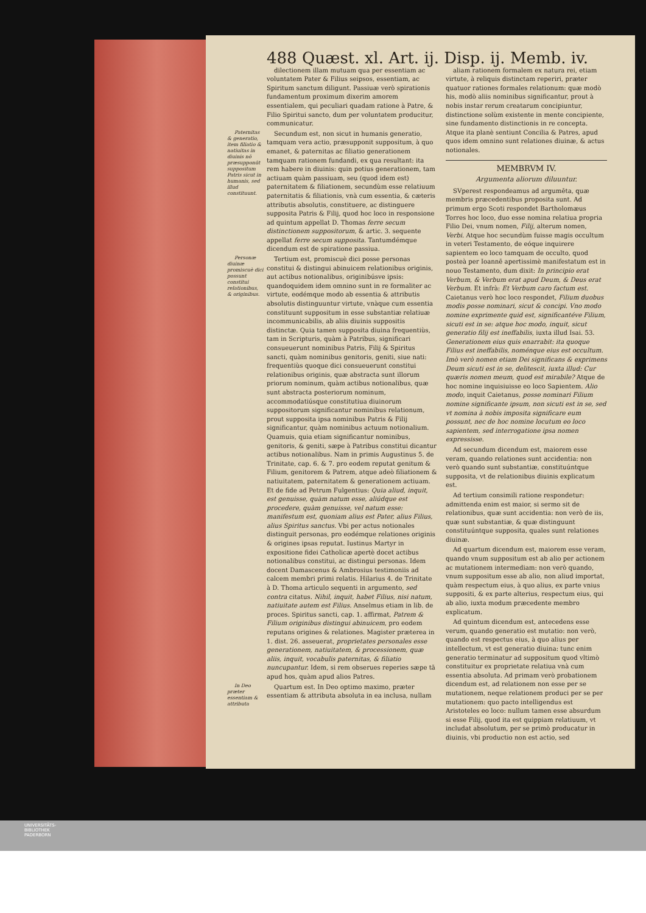488 Quæst. xl. Art. ij. Disp. ij. Memb. iv.
dilectionem illam mutuam qua per essentiam ac voluntatem Pater & Filius seipsos, essentiam, ac Spiritum sanctum diligunt. Passiuæ verò spirationis fundamentum proximum dixerim amorem essentialem, qui peculiari quadam ratione à Patre, & Filio Spiritui sancto, dum per voluntatem producitur, communicatur.
Paternitas & generatio, item filiatio & natiuitas in diuinis nō præsupponūt suppositum Patris sicut in humanis, sed illud constituunt. Secundum est, non sicut in humanis generatio, tamquam vera actio, præsupponit suppositum, à quo emanet, & paternitas ac filiatio generationem tamquam rationem fundandi, ex qua resultant: ita rem habere in diuinis: quin potius generationem, tam actiuam quàm passiuam, seu (quod idem est) paternitatem & filiationem, secundùm esse relatiuum paternitatis & filiationis, vnà cum essentia, & cæteris attributis absolutis, constituere, ac distinguere supposita Patris & Filij, quod hoc loco in responsione ad quintum appellat D. Thomas ferre secum distinctionem suppositorum, & artic. 3. sequente appellat ferre secum supposita. Tantumdémque dicendum est de spiratione passiua.
Personæ diuinæ promiscuè dici possunt constitui relationibus, & originibus. Tertium est, promiscuè dici posse personas constitui & distingui abinuicem relationibus originis, aut actibus notionalibus, originibúsve ipsis: quandoquidem idem omnino sunt in re formaliter ac virtute, eodémque modo ab essentia & attributis absolutis distinguuntur virtute, vnàque cum essentia constituunt suppositum in esse substantiæ relatiuæ incommunicabilis, ab aliis diuinis suppositis distinctæ. Quia tamen supposita diuina frequentiùs, tam in Scripturis, quàm à Patribus, significari consueuerunt nominibus Patris, Filij & Spiritus sancti, quàm nominibus genitoris, geniti, siue nati: frequentiùs quoque dici consueuerunt constitui relationibus originis, quæ abstracta sunt illorum priorum nominum, quàm actibus notionalibus, quæ sunt abstracta posteriorum nominum, accommodatiúsque constitutiua diuinorum suppositorum significantur nominibus relationum, prout supposita ipsa nominibus Patris & Filij significantur, quàm nominibus actuum notionalium. Quamuis, quia etiam significantur nominibus, genitoris, & geniti, sæpe à Patribus constitui dicantur actibus notionalibus. Nam in primis Augustinus 5. de Trinitate, cap. 6. & 7. pro eodem reputat genitum & Filium, genitorem & Patrem, atque adeò filiationem & natiuitatem, paternitatem & generationem actiuam. Et de fide ad Petrum Fulgentius: Quia aliud, inquit, est genuisse, quàm natum esse, aliúdque est procedere, quàm genuisse, vel natum esse: manifestum est, quoniam alius est Pater, alius Filius, alius Spiritus sanctus. Vbi per actus notionales distinguit personas, pro eodémque relationes originis & origines ipsas reputat. Iustinus Martyr in expositione fidei Catholicæ apertè docet actibus notionalibus constitui, ac distingui personas. Idem docent Damascenus & Ambrosius testimoniis ad calcem membri primi relatis. Hilarius 4. de Trinitate à D. Thoma articulo sequenti in argumento, sed contra citatus. Nihil, inquit, habet Filius, nisi natum, natiuitate autem est Filius. Anselmus etiam in lib. de proces. Spiritus sancti, cap. 1. affirmat, Patrem & Filium originibus distingui abinuicem, pro eodem reputans origines & relationes. Magister præterea in 1. dist. 26. asseuerat, proprietates personales esse generationem, natiuitatem, & processionem, quæ aliis, inquit, vocabulis paternitas, & filiatio nuncupantur. Idem, si rem obserues reperies sæpe tā apud hos, quàm apud alios Patres.
In Deo præter essentiam & attributa Quartum est. In Deo optimo maximo, præter essentiam & attributa absoluta in ea inclusa, nullam
aliam rationem formalem ex natura rei, etiam virtute, à reliquis distinctam reperiri, præter quatuor rationes formales relationum: quæ modò his, modò aliis nominibus significantur, prout à nobis instar rerum creatarum concipiuntur, distinctione solùm existente in mente concipiente, sine fundamento distinctionis in re concepta. Atque ita planè sentiunt Concilia & Patres, apud quos idem omnino sunt relationes diuinæ, & actus notionales.
MEMBRVM IV.
Argumenta aliorum diluuntur.
SVperest respondeamus ad argumēta, quæ membris præcedentibus proposita sunt. Ad primum ergo Scoti respondet Bartholomæus Torres hoc loco, duo esse nomina relatiua propria Filio Dei, vnum nomen, Filij, alterum nomen, Verbi. Atque hoc secundùm fuisse magis occultum in veteri Testamento, de eóque inquirere sapientem eo loco tamquam de occulto, quod posteà per Ioannē apertissimè manifestatum est in nouo Testamento, dum dixit: In principio erat Verbum, & Verbum erat apud Deum, & Deus erat Verbum. Et infrà: Et Verbum caro factum est. Caietanus verò hoc loco respondet, Filium duobus modis posse nominari, sicut & concipi. Vno modo nomine exprimente quid est, significantéve Filium, sicuti est in se: atque hoc modo, inquit, sicut generatio filij est ineffabilis, iuxta illud Isai. 53. Generationem eius quis enarrabit: ita quoque Filius est ineffabilis, noménque eius est occultum. Imò verò nomen etiam Dei significans & exprimens Deum sicuti est in se, delitescit, iuxta illud: Cur quæris nomen meum, quod est mirabile? Atque de hoc nomine inquisiuisse eo loco Sapientem. Alio modo, inquit Caietanus, posse nominari Filium nomine significante ipsum, non sicuti est in se, sed vt nomina à nobis imposita significare eum possunt, nec de hoc nomine locutum eo loco sapientem, sed interrogatione ipsa nomen expressisse.
Ad secundum dicendum est, maiorem esse veram, quando relationes sunt accidentia: non verò quando sunt substantiæ, constituúntque supposita, vt de relationibus diuinis explicatum est.
Ad tertium consimili ratione respondetur: admittenda enim est maior, si sermo sit de relationibus, quæ sunt accidentia: non verò de iis, quæ sunt substantiæ, & quæ distinguunt constituúntque supposita, quales sunt relationes diuinæ.
Ad quartum dicendum est, maiorem esse veram, quando vnum suppositum est ab alio per actionem ac mutationem intermediam: non verò quando, vnum suppositum esse ab alio, non aliud importat, quàm respectum eius, à quo alius, ex parte vnius suppositi, & ex parte alterius, respectum eius, qui ab alio, iuxta modum præcedente membro explicatum.
Ad quintum dicendum est, antecedens esse verum, quando generatio est mutatio: non verò, quando est respectus eius, à quo alius per intellectum, vt est generatio diuina: tunc enim generatio terminatur ad suppositum quod vltimò constituitur ex proprietate relatiua vnà cum essentia absoluta. Ad primam verò probationem dicendum est, ad relationem non esse per se mutationem, neque relationem produci per se per mutationem: quo pacto intelligendus est Aristoteles eo loco: nullum tamen esse absurdum si esse Filij, quod ita est quippiam relatiuum, vt includat absolutum, per se primò producatur in diuinis, vbi productio non est actio, sed
UNIVERSITÄTS-
BIBLIOTHEK
PADERBORN